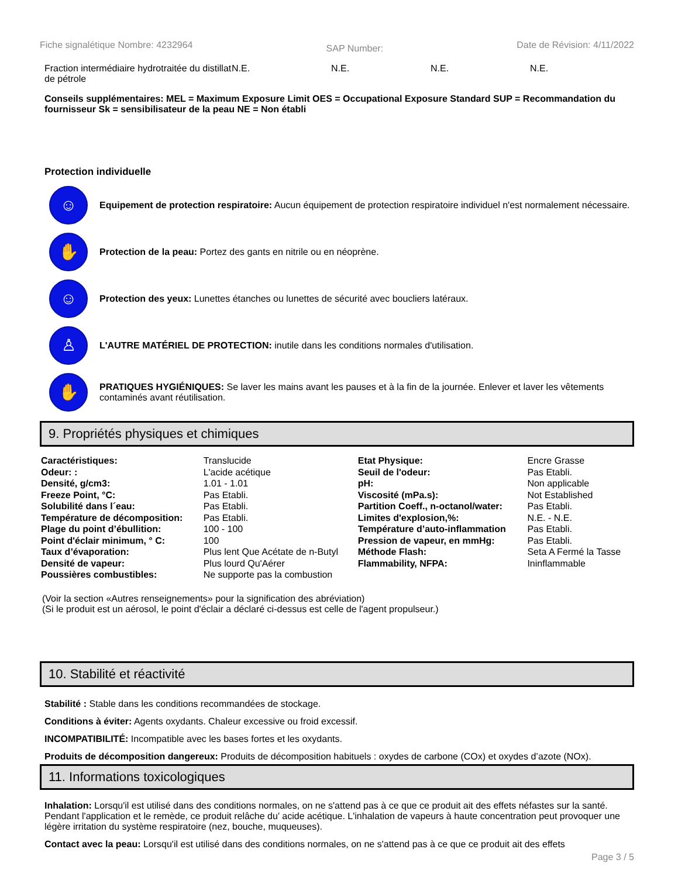Fiche signalétique Nombre: 4232964
SAP Number:
Date de Révision: 4/11/2022
Fraction intermédiaire hydrotraitée du distillat de pétrole
N.E. N.E. N.E. N.E.
Conseils supplémentaires: MEL = Maximum Exposure Limit OES = Occupational Exposure Standard SUP = Recommandation du fournisseur Sk = sensibilisateur de la peau NE = Non établi
Protection individuelle
☺
Equipement de protection respiratoire: Aucun équipement de protection respiratoire individuel n'est normalement nécessaire.
✋
Protection de la peau: Portez des gants en nitrile ou en néoprène.
☺
Protection des yeux: Lunettes étanches ou lunettes de sécurité avec boucliers latéraux.
♙
L'AUTRE MATÉRIEL DE PROTECTION: inutile dans les conditions normales d'utilisation.
✋
PRATIQUES HYGIÉNIQUES: Se laver les mains avant les pauses et à la fin de la journée. Enlever et laver les vêtements contaminés avant réutilisation.
9. Propriétés physiques et chimiques
| Caractéristiques: | Translucide | Etat Physique: | Encre Grasse |
| Odeur: : | L'acide acétique | Seuil de l'odeur: | Pas Etabli. |
| Densité, g/cm3: | 1.01 - 1.01 | pH: | Non applicable |
| Freeze Point, °C: | Pas Etabli. | Viscosité (mPa.s): | Not Established |
| Solubilité dans l´eau: | Pas Etabli. | Partition Coeff., n-octanol/water: | Pas Etabli. |
| Température de décomposition: | Pas Etabli. | Limites d'explosion,%: | N.E. - N.E. |
| Plage du point d’ébullition: | 100 - 100 | Température d’auto-inflammation | Pas Etabli. |
| Point d'éclair minimum, ° C: | 100 | Pression de vapeur, en mmHg: | Pas Etabli. |
| Taux d’évaporation: | Plus lent Que Acétate de n-Butyl | Méthode Flash: | Seta A Fermé la Tasse |
| Densité de vapeur: | Plus lourd Qu'Aérer | Flammability, NFPA: | Ininflammable |
| Poussières combustibles: | Ne supporte pas la combustion | | |
(Voir la section «Autres renseignements» pour la signification des abréviation)
(Si le produit est un aérosol, le point d'éclair a déclaré ci-dessus est celle de l'agent propulseur.)
10. Stabilité et réactivité
Stabilité : Stable dans les conditions recommandées de stockage.
Conditions à éviter: Agents oxydants. Chaleur excessive ou froid excessif.
INCOMPATIBILITÉ: Incompatible avec les bases fortes et les oxydants.
Produits de décomposition dangereux: Produits de décomposition habituels : oxydes de carbone (COx) et oxydes d’azote (NOx).
11. Informations toxicologiques
Inhalation: Lorsqu'il est utilisé dans des conditions normales, on ne s'attend pas à ce que ce produit ait des effets néfastes sur la santé. Pendant l'application et le remède, ce produit relâche du’ acide acétique. L'inhalation de vapeurs à haute concentration peut provoquer une légère irritation du système respiratoire (nez, bouche, muqueuses).
Contact avec la peau: Lorsqu'il est utilisé dans des conditions normales, on ne s'attend pas à ce que ce produit ait des effets
Page 3 / 5